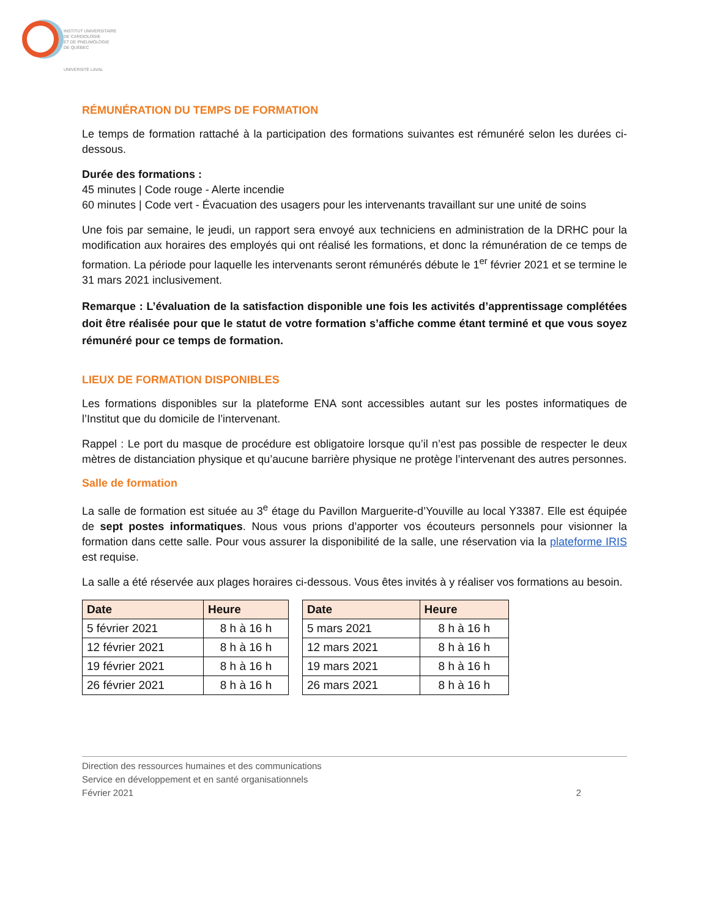INSTITUT UNIVERSITAIRE
DE CARDIOLOGIE
ET DE PNEUMOLOGIE
DE QUÉBEC
UNIVERSITÉ LAVAL
RÉMUNÉRATION DU TEMPS DE FORMATION
Le temps de formation rattaché à la participation des formations suivantes est rémunéré selon les durées ci-dessous.
Durée des formations :
45 minutes | Code rouge - Alerte incendie
60 minutes | Code vert - Évacuation des usagers pour les intervenants travaillant sur une unité de soins
Une fois par semaine, le jeudi, un rapport sera envoyé aux techniciens en administration de la DRHC pour la modification aux horaires des employés qui ont réalisé les formations, et donc la rémunération de ce temps de formation. La période pour laquelle les intervenants seront rémunérés débute le 1<sup>er</sup> février 2021 et se termine le 31 mars 2021 inclusivement.
Remarque : L’évaluation de la satisfaction disponible une fois les activités d’apprentissage complétées doit être réalisée pour que le statut de votre formation s’affiche comme étant terminé et que vous soyez rémunéré pour ce temps de formation.
LIEUX DE FORMATION DISPONIBLES
Les formations disponibles sur la plateforme ENA sont accessibles autant sur les postes informatiques de l’Institut que du domicile de l’intervenant.
Rappel : Le port du masque de procédure est obligatoire lorsque qu’il n’est pas possible de respecter le deux mètres de distanciation physique et qu’aucune barrière physique ne protège l’intervenant des autres personnes.
Salle de formation
La salle de formation est située au 3<sup>e</sup> étage du Pavillon Marguerite-d’Youville au local Y3387. Elle est équipée de sept postes informatiques. Nous vous prions d’apporter vos écouteurs personnels pour visionner la formation dans cette salle. Pour vous assurer la disponibilité de la salle, une réservation via la plateforme IRIS est requise.
La salle a été réservée aux plages horaires ci-dessous. Vous êtes invités à y réaliser vos formations au besoin.
| Date | Heure |
| --- | --- |
| 5 février 2021 | 8 h à 16 h |
| 12 février 2021 | 8 h à 16 h |
| 19 février 2021 | 8 h à 16 h |
| 26 février 2021 | 8 h à 16 h |
| Date | Heure |
| --- | --- |
| 5 mars 2021 | 8 h à 16 h |
| 12 mars 2021 | 8 h à 16 h |
| 19 mars 2021 | 8 h à 16 h |
| 26 mars 2021 | 8 h à 16 h |
Direction des ressources humaines et des communications
Service en développement et en santé organisationnels
Février 2021 2